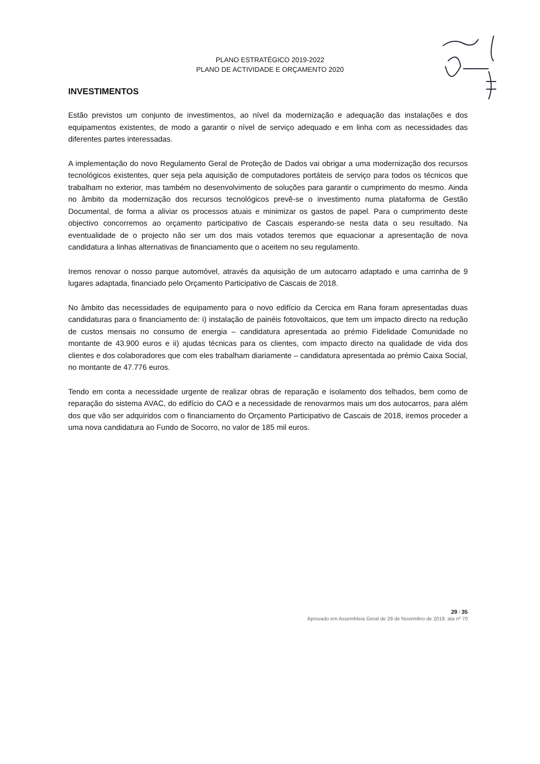PLANO ESTRATÉGICO 2019-2022
PLANO DE ACTIVIDADE E ORÇAMENTO 2020
INVESTIMENTOS
Estão previstos um conjunto de investimentos, ao nível da modernização e adequação das instalações e dos equipamentos existentes, de modo a garantir o nível de serviço adequado e em linha com as necessidades das diferentes partes interessadas.
A implementação do novo Regulamento Geral de Proteção de Dados vai obrigar a uma modernização dos recursos tecnológicos existentes, quer seja pela aquisição de computadores portáteis de serviço para todos os técnicos que trabalham no exterior, mas também no desenvolvimento de soluções para garantir o cumprimento do mesmo. Ainda no âmbito da modernização dos recursos tecnológicos prevê-se o investimento numa plataforma de Gestão Documental, de forma a aliviar os processos atuais e minimizar os gastos de papel. Para o cumprimento deste objectivo concorremos ao orçamento participativo de Cascais esperando-se nesta data o seu resultado. Na eventualidade de o projecto não ser um dos mais votados teremos que equacionar a apresentação de nova candidatura a linhas alternativas de financiamento que o aceitem no seu regulamento.
Iremos renovar o nosso parque automóvel, através da aquisição de um autocarro adaptado e uma carrinha de 9 lugares adaptada, financiado pelo Orçamento Participativo de Cascais de 2018.
No âmbito das necessidades de equipamento para o novo edifício da Cercica em Rana foram apresentadas duas candidaturas para o financiamento de: i) instalação de painéis fotovoltaicos, que tem um impacto directo na redução de custos mensais no consumo de energia – candidatura apresentada ao prémio Fidelidade Comunidade no montante de 43.900 euros e ii) ajudas técnicas para os clientes, com impacto directo na qualidade de vida dos clientes e dos colaboradores que com eles trabalham diariamente – candidatura apresentada ao prémio Caixa Social, no montante de 47.776 euros.
Tendo em conta a necessidade urgente de realizar obras de reparação e isolamento dos telhados, bem como de reparação do sistema AVAC, do edifício do CAO e a necessidade de renovarmos mais um dos autocarros, para além dos que vão ser adquiridos com o financiamento do Orçamento Participativo de Cascais de 2018, iremos proceder a uma nova candidatura ao Fundo de Socorro, no valor de 185 mil euros.
29 / 35
Aprovado em Assembleia Geral de 29 de Novembro de 2019, ata nº 70